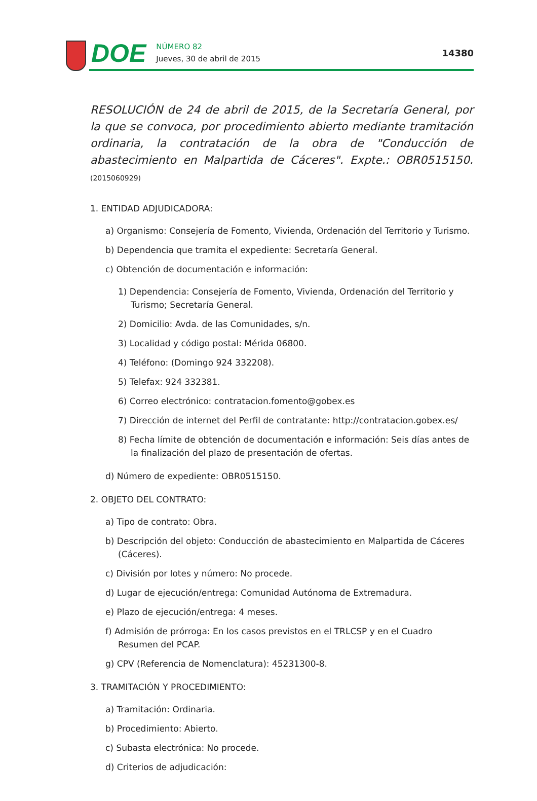DOE
NÚMERO 82
Jueves, 30 de abril de 2015
14380
RESOLUCIÓN de 24 de abril de 2015, de la Secretaría General, por la que se convoca, por procedimiento abierto mediante tramitación ordinaria, la contratación de la obra de "Conducción de abastecimiento en Malpartida de Cáceres". Expte.: OBR0515150. (2015060929)
1. ENTIDAD ADJUDICADORA:
a) Organismo: Consejería de Fomento, Vivienda, Ordenación del Territorio y Turismo.
b) Dependencia que tramita el expediente: Secretaría General.
c) Obtención de documentación e información:
1) Dependencia: Consejería de Fomento, Vivienda, Ordenación del Territorio y Turismo; Secretaría General.
2) Domicilio: Avda. de las Comunidades, s/n.
3) Localidad y código postal: Mérida 06800.
4) Teléfono: (Domingo 924 332208).
5) Telefax: 924 332381.
6) Correo electrónico: contratacion.fomento@gobex.es
7) Dirección de internet del Perfil de contratante: http://contratacion.gobex.es/
8) Fecha límite de obtención de documentación e información: Seis días antes de la finalización del plazo de presentación de ofertas.
d) Número de expediente: OBR0515150.
2. OBJETO DEL CONTRATO:
a) Tipo de contrato: Obra.
b) Descripción del objeto: Conducción de abastecimiento en Malpartida de Cáceres (Cáceres).
c) División por lotes y número: No procede.
d) Lugar de ejecución/entrega: Comunidad Autónoma de Extremadura.
e) Plazo de ejecución/entrega: 4 meses.
f) Admisión de prórroga: En los casos previstos en el TRLCSP y en el Cuadro Resumen del PCAP.
g) CPV (Referencia de Nomenclatura): 45231300-8.
3. TRAMITACIÓN Y PROCEDIMIENTO:
a) Tramitación: Ordinaria.
b) Procedimiento: Abierto.
c) Subasta electrónica: No procede.
d) Criterios de adjudicación: